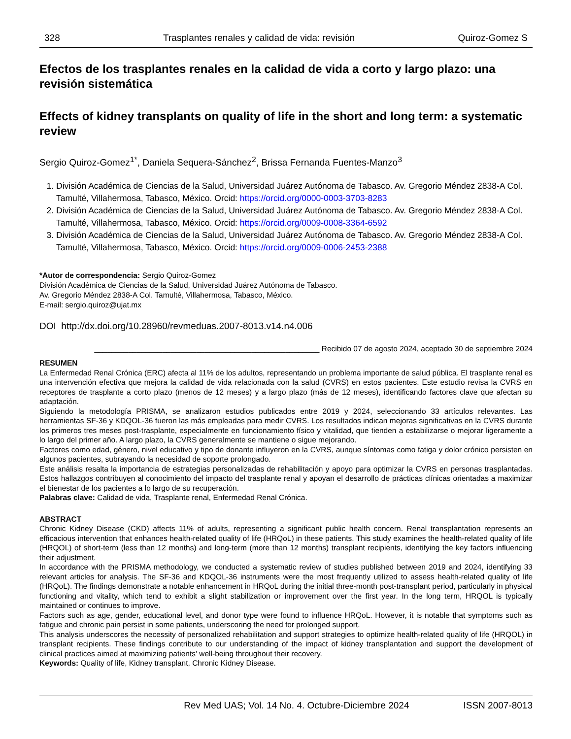328 Trasplantes renales y calidad de vida: revisión Quiroz-Gomez S
Efectos de los trasplantes renales en la calidad de vida a corto y largo plazo: una revisión sistemática
Effects of kidney transplants on quality of life in the short and long term: a systematic review
Sergio Quiroz-Gomez<sup>1*</sup>, Daniela Sequera-Sánchez<sup>2</sup>, Brissa Fernanda Fuentes-Manzo<sup>3</sup>
1. División Académica de Ciencias de la Salud, Universidad Juárez Autónoma de Tabasco. Av. Gregorio Méndez 2838-A Col. Tamulté, Villahermosa, Tabasco, México. Orcid: https://orcid.org/0000-0003-3703-8283
2. División Académica de Ciencias de la Salud, Universidad Juárez Autónoma de Tabasco. Av. Gregorio Méndez 2838-A Col. Tamulté, Villahermosa, Tabasco, México. Orcid: https://orcid.org/0009-0008-3364-6592
3. División Académica de Ciencias de la Salud, Universidad Juárez Autónoma de Tabasco. Av. Gregorio Méndez 2838-A Col. Tamulté, Villahermosa, Tabasco, México. Orcid: https://orcid.org/0009-0006-2453-2388
*Autor de correspondencia: Sergio Quiroz-Gomez
División Académica de Ciencias de la Salud, Universidad Juárez Autónoma de Tabasco.
Av. Gregorio Méndez 2838-A Col. Tamulté, Villahermosa, Tabasco, México.
E-mail: sergio.quiroz@ujat.mx
DOI http://dx.doi.org/10.28960/revmeduas.2007-8013.v14.n4.006
_____________________________________________________ Recibido 07 de agosto 2024, aceptado 30 de septiembre 2024
RESUMEN
La Enfermedad Renal Crónica (ERC) afecta al 11% de los adultos, representando un problema importante de salud pública. El trasplante renal es una intervención efectiva que mejora la calidad de vida relacionada con la salud (CVRS) en estos pacientes. Este estudio revisa la CVRS en receptores de trasplante a corto plazo (menos de 12 meses) y a largo plazo (más de 12 meses), identificando factores clave que afectan su adaptación.
Siguiendo la metodología PRISMA, se analizaron estudios publicados entre 2019 y 2024, seleccionando 33 artículos relevantes. Las herramientas SF-36 y KDQOL-36 fueron las más empleadas para medir CVRS. Los resultados indican mejoras significativas en la CVRS durante los primeros tres meses post-trasplante, especialmente en funcionamiento físico y vitalidad, que tienden a estabilizarse o mejorar ligeramente a lo largo del primer año. A largo plazo, la CVRS generalmente se mantiene o sigue mejorando.
Factores como edad, género, nivel educativo y tipo de donante influyeron en la CVRS, aunque síntomas como fatiga y dolor crónico persisten en algunos pacientes, subrayando la necesidad de soporte prolongado.
Este análisis resalta la importancia de estrategias personalizadas de rehabilitación y apoyo para optimizar la CVRS en personas trasplantadas. Estos hallazgos contribuyen al conocimiento del impacto del trasplante renal y apoyan el desarrollo de prácticas clínicas orientadas a maximizar el bienestar de los pacientes a lo largo de su recuperación.
Palabras clave: Calidad de vida, Trasplante renal, Enfermedad Renal Crónica.
ABSTRACT
Chronic Kidney Disease (CKD) affects 11% of adults, representing a significant public health concern. Renal transplantation represents an efficacious intervention that enhances health-related quality of life (HRQoL) in these patients. This study examines the health-related quality of life (HRQOL) of short-term (less than 12 months) and long-term (more than 12 months) transplant recipients, identifying the key factors influencing their adjustment.
In accordance with the PRISMA methodology, we conducted a systematic review of studies published between 2019 and 2024, identifying 33 relevant articles for analysis. The SF-36 and KDQOL-36 instruments were the most frequently utilized to assess health-related quality of life (HRQoL). The findings demonstrate a notable enhancement in HRQoL during the initial three-month post-transplant period, particularly in physical functioning and vitality, which tend to exhibit a slight stabilization or improvement over the first year. In the long term, HRQOL is typically maintained or continues to improve.
Factors such as age, gender, educational level, and donor type were found to influence HRQoL. However, it is notable that symptoms such as fatigue and chronic pain persist in some patients, underscoring the need for prolonged support.
This analysis underscores the necessity of personalized rehabilitation and support strategies to optimize health-related quality of life (HRQOL) in transplant recipients. These findings contribute to our understanding of the impact of kidney transplantation and support the development of clinical practices aimed at maximizing patients' well-being throughout their recovery.
Keywords: Quality of life, Kidney transplant, Chronic Kidney Disease.
Rev Med UAS; Vol. 14 No. 4. Octubre-Diciembre 2024 ISSN 2007-8013